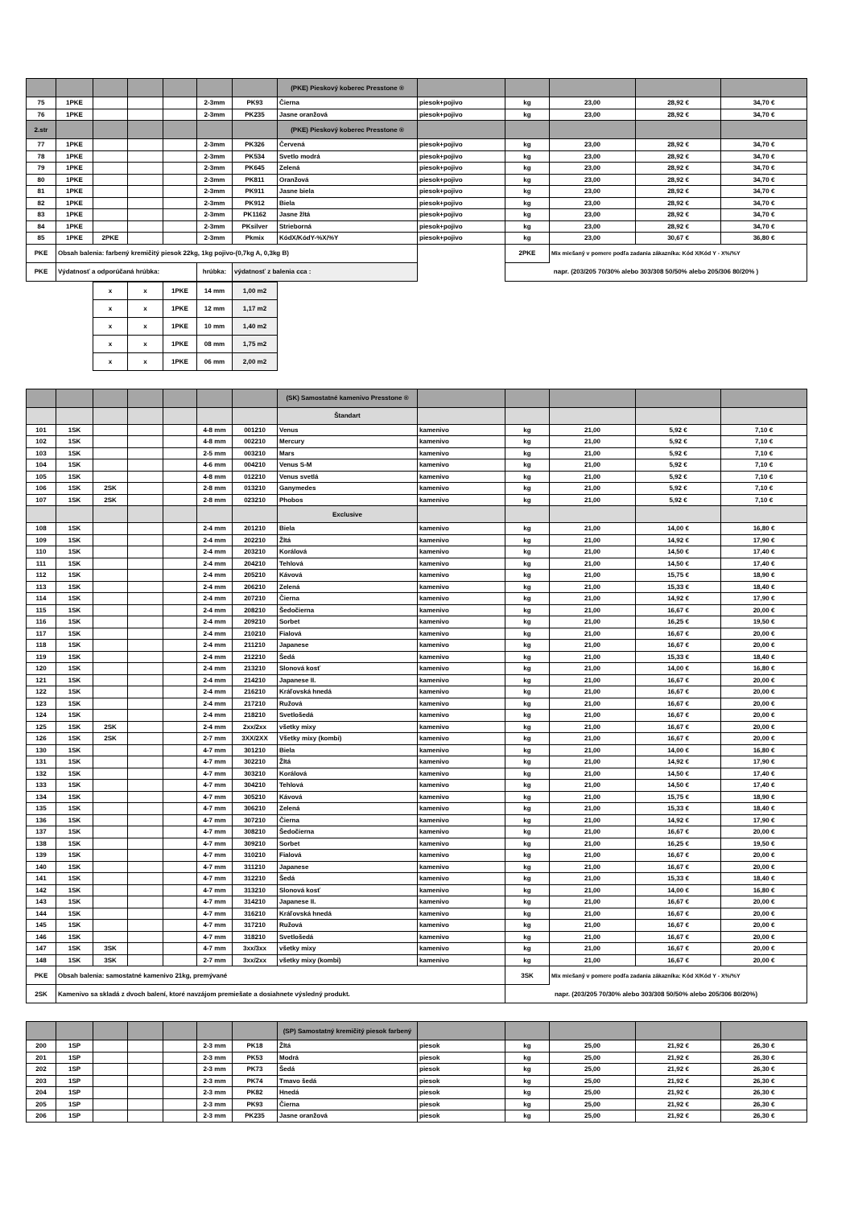| | | | | | | | (PKE) Pieskový koberec Presstone ® | | | | | |
| 75 | 1PKE | | | | 2-3mm | PK93 | Čierna | piesok+pojivo | kg | 23,00 | 28,92 € | 34,70 € |
| 76 | 1PKE | | | | 2-3mm | PK235 | Jasne oranžová | piesok+pojivo | kg | 23,00 | 28,92 € | 34,70 € |
| 2.str | | | | | | | (PKE) Pieskový koberec Presstone ® | | | | | |
| 77 | 1PKE | | | | 2-3mm | PK326 | Červená | piesok+pojivo | kg | 23,00 | 28,92 € | 34,70 € |
| 78 | 1PKE | | | | 2-3mm | PK534 | Svetlo modrá | piesok+pojivo | kg | 23,00 | 28,92 € | 34,70 € |
| 79 | 1PKE | | | | 2-3mm | PK645 | Zelená | piesok+pojivo | kg | 23,00 | 28,92 € | 34,70 € |
| 80 | 1PKE | | | | 2-3mm | PK811 | Oranžová | piesok+pojivo | kg | 23,00 | 28,92 € | 34,70 € |
| 81 | 1PKE | | | | 2-3mm | PK911 | Jasne biela | piesok+pojivo | kg | 23,00 | 28,92 € | 34,70 € |
| 82 | 1PKE | | | | 2-3mm | PK912 | Biela | piesok+pojivo | kg | 23,00 | 28,92 € | 34,70 € |
| 83 | 1PKE | | | | 2-3mm | PK1162 | Jasne žltá | piesok+pojivo | kg | 23,00 | 28,92 € | 34,70 € |
| 84 | 1PKE | | | | 2-3mm | PKsilver | Strieborná | piesok+pojivo | kg | 23,00 | 28,92 € | 34,70 € |
| 85 | 1PKE | 2PKE | | | 2-3mm | Pkmix | KódX/KódY-%X/%Y | piesok+pojivo | kg | 23,00 | 30,67 € | 36,80 € |
| PKE | Obsah balenia: farbený kremičitý piesok 22kg, 1kg pojivo-(0,7kg A, 0,3kg B) | | | | | | | | 2PKE | Mix miešaný v pomere podľa zadania zákazníka: Kód X/Kód Y - X%/%Y | | |
| PKE | Výdatnosť a odporúčaná hrúbka: | | | | hrúbka: | výdatnosť z balenia cca : | | | napr. (203/205 70/30% alebo 303/308 50/50% alebo 205/306 80/20% ) | | | |
| x | x | 1PKE | 14 mm | 1,00 m2 |
| x | x | 1PKE | 12 mm | 1,17 m2 |
| x | x | 1PKE | 10 mm | 1,40 m2 |
| x | x | 1PKE | 08 mm | 1,75 m2 |
| x | x | 1PKE | 06 mm | 2,00 m2 |
| | | | | | | | (SK) Samostatné kamenivo Presstone ® | | | | | |
| | | | | | | | Štandart | | | | | |
| 101 | 1SK | | | | 4-8 mm | 001210 | Venus | kamenivo | kg | 21,00 | 5,92 € | 7,10 € |
| 102 | 1SK | | | | 4-8 mm | 002210 | Mercury | kamenivo | kg | 21,00 | 5,92 € | 7,10 € |
| 103 | 1SK | | | | 2-5 mm | 003210 | Mars | kamenivo | kg | 21,00 | 5,92 € | 7,10 € |
| 104 | 1SK | | | | 4-6 mm | 004210 | Venus S-M | kamenivo | kg | 21,00 | 5,92 € | 7,10 € |
| 105 | 1SK | | | | 4-8 mm | 012210 | Venus svetlá | kamenivo | kg | 21,00 | 5,92 € | 7,10 € |
| 106 | 1SK | 2SK | | | 2-8 mm | 013210 | Ganymedes | kamenivo | kg | 21,00 | 5,92 € | 7,10 € |
| 107 | 1SK | 2SK | | | 2-8 mm | 023210 | Phobos | kamenivo | kg | 21,00 | 5,92 € | 7,10 € |
| | | | | | | | Exclusive | | | | | |
| 108 | 1SK | | | | 2-4 mm | 201210 | Biela | kamenivo | kg | 21,00 | 14,00 € | 16,80 € |
| 109 | 1SK | | | | 2-4 mm | 202210 | Žltá | kamenivo | kg | 21,00 | 14,92 € | 17,90 € |
| 110 | 1SK | | | | 2-4 mm | 203210 | Korálová | kamenivo | kg | 21,00 | 14,50 € | 17,40 € |
| 111 | 1SK | | | | 2-4 mm | 204210 | Tehlová | kamenivo | kg | 21,00 | 14,50 € | 17,40 € |
| 112 | 1SK | | | | 2-4 mm | 205210 | Kávová | kamenivo | kg | 21,00 | 15,75 € | 18,90 € |
| 113 | 1SK | | | | 2-4 mm | 206210 | Zelená | kamenivo | kg | 21,00 | 15,33 € | 18,40 € |
| 114 | 1SK | | | | 2-4 mm | 207210 | Čierna | kamenivo | kg | 21,00 | 14,92 € | 17,90 € |
| 115 | 1SK | | | | 2-4 mm | 208210 | Šedočierna | kamenivo | kg | 21,00 | 16,67 € | 20,00 € |
| 116 | 1SK | | | | 2-4 mm | 209210 | Sorbet | kamenivo | kg | 21,00 | 16,25 € | 19,50 € |
| 117 | 1SK | | | | 2-4 mm | 210210 | Fialová | kamenivo | kg | 21,00 | 16,67 € | 20,00 € |
| 118 | 1SK | | | | 2-4 mm | 211210 | Japanese | kamenivo | kg | 21,00 | 16,67 € | 20,00 € |
| 119 | 1SK | | | | 2-4 mm | 212210 | Šedá | kamenivo | kg | 21,00 | 15,33 € | 18,40 € |
| 120 | 1SK | | | | 2-4 mm | 213210 | Slonová kosť | kamenivo | kg | 21,00 | 14,00 € | 16,80 € |
| 121 | 1SK | | | | 2-4 mm | 214210 | Japanese II. | kamenivo | kg | 21,00 | 16,67 € | 20,00 € |
| 122 | 1SK | | | | 2-4 mm | 216210 | Kráľovská hnedá | kamenivo | kg | 21,00 | 16,67 € | 20,00 € |
| 123 | 1SK | | | | 2-4 mm | 217210 | Ružová | kamenivo | kg | 21,00 | 16,67 € | 20,00 € |
| 124 | 1SK | | | | 2-4 mm | 218210 | Svetlošedá | kamenivo | kg | 21,00 | 16,67 € | 20,00 € |
| 125 | 1SK | 2SK | | | 2-4 mm | 2xx/2xx | všetky mixy | kamenivo | kg | 21,00 | 16,67 € | 20,00 € |
| 126 | 1SK | 2SK | | | 2-7 mm | 3XX/2XX | Všetky mixy (kombi) | kamenivo | kg | 21,00 | 16,67 € | 20,00 € |
| 130 | 1SK | | | | 4-7 mm | 301210 | Biela | kamenivo | kg | 21,00 | 14,00 € | 16,80 € |
| 131 | 1SK | | | | 4-7 mm | 302210 | Žltá | kamenivo | kg | 21,00 | 14,92 € | 17,90 € |
| 132 | 1SK | | | | 4-7 mm | 303210 | Korálová | kamenivo | kg | 21,00 | 14,50 € | 17,40 € |
| 133 | 1SK | | | | 4-7 mm | 304210 | Tehlová | kamenivo | kg | 21,00 | 14,50 € | 17,40 € |
| 134 | 1SK | | | | 4-7 mm | 305210 | Kávová | kamenivo | kg | 21,00 | 15,75 € | 18,90 € |
| 135 | 1SK | | | | 4-7 mm | 306210 | Zelená | kamenivo | kg | 21,00 | 15,33 € | 18,40 € |
| 136 | 1SK | | | | 4-7 mm | 307210 | Čierna | kamenivo | kg | 21,00 | 14,92 € | 17,90 € |
| 137 | 1SK | | | | 4-7 mm | 308210 | Šedočierna | kamenivo | kg | 21,00 | 16,67 € | 20,00 € |
| 138 | 1SK | | | | 4-7 mm | 309210 | Sorbet | kamenivo | kg | 21,00 | 16,25 € | 19,50 € |
| 139 | 1SK | | | | 4-7 mm | 310210 | Fialová | kamenivo | kg | 21,00 | 16,67 € | 20,00 € |
| 140 | 1SK | | | | 4-7 mm | 311210 | Japanese | kamenivo | kg | 21,00 | 16,67 € | 20,00 € |
| 141 | 1SK | | | | 4-7 mm | 312210 | Šedá | kamenivo | kg | 21,00 | 15,33 € | 18,40 € |
| 142 | 1SK | | | | 4-7 mm | 313210 | Slonová kosť | kamenivo | kg | 21,00 | 14,00 € | 16,80 € |
| 143 | 1SK | | | | 4-7 mm | 314210 | Japanese II. | kamenivo | kg | 21,00 | 16,67 € | 20,00 € |
| 144 | 1SK | | | | 4-7 mm | 316210 | Kráľovská hnedá | kamenivo | kg | 21,00 | 16,67 € | 20,00 € |
| 145 | 1SK | | | | 4-7 mm | 317210 | Ružová | kamenivo | kg | 21,00 | 16,67 € | 20,00 € |
| 146 | 1SK | | | | 4-7 mm | 318210 | Svetlošedá | kamenivo | kg | 21,00 | 16,67 € | 20,00 € |
| 147 | 1SK | 3SK | | | 4-7 mm | 3xx/3xx | všetky mixy | kamenivo | kg | 21,00 | 16,67 € | 20,00 € |
| 148 | 1SK | 3SK | | | 2-7 mm | 3xx/2xx | všetky mixy (kombi) | kamenivo | kg | 21,00 | 16,67 € | 20,00 € |
| PKE | Obsah balenia: samostatné kamenivo 21kg, premývané | | | | | | | | 3SK | Mix miešaný v pomere podľa zadania zákazníka: Kód X/Kód Y - X%/%Y | | |
| 2SK | Kamenivo sa skladá z dvoch balení, ktoré navzájom premiešate a dosiahnete výsledný produkt. | | | | | | | | napr. (203/205 70/30% alebo 303/308 50/50% alebo 205/306 80/20%) | | | |
| | | | | | | | (SP) Samostatný kremičitý piesok farbený | | | | | |
| 200 | 1SP | | | | 2-3 mm | PK18 | Žltá | piesok | kg | 25,00 | 21,92 € | 26,30 € |
| 201 | 1SP | | | | 2-3 mm | PK53 | Modrá | piesok | kg | 25,00 | 21,92 € | 26,30 € |
| 202 | 1SP | | | | 2-3 mm | PK73 | Šedá | piesok | kg | 25,00 | 21,92 € | 26,30 € |
| 203 | 1SP | | | | 2-3 mm | PK74 | Tmavo šedá | piesok | kg | 25,00 | 21,92 € | 26,30 € |
| 204 | 1SP | | | | 2-3 mm | PK82 | Hnedá | piesok | kg | 25,00 | 21,92 € | 26,30 € |
| 205 | 1SP | | | | 2-3 mm | PK93 | Čierna | piesok | kg | 25,00 | 21,92 € | 26,30 € |
| 206 | 1SP | | | | 2-3 mm | PK235 | Jasne oranžová | piesok | kg | 25,00 | 21,92 € | 26,30 € |